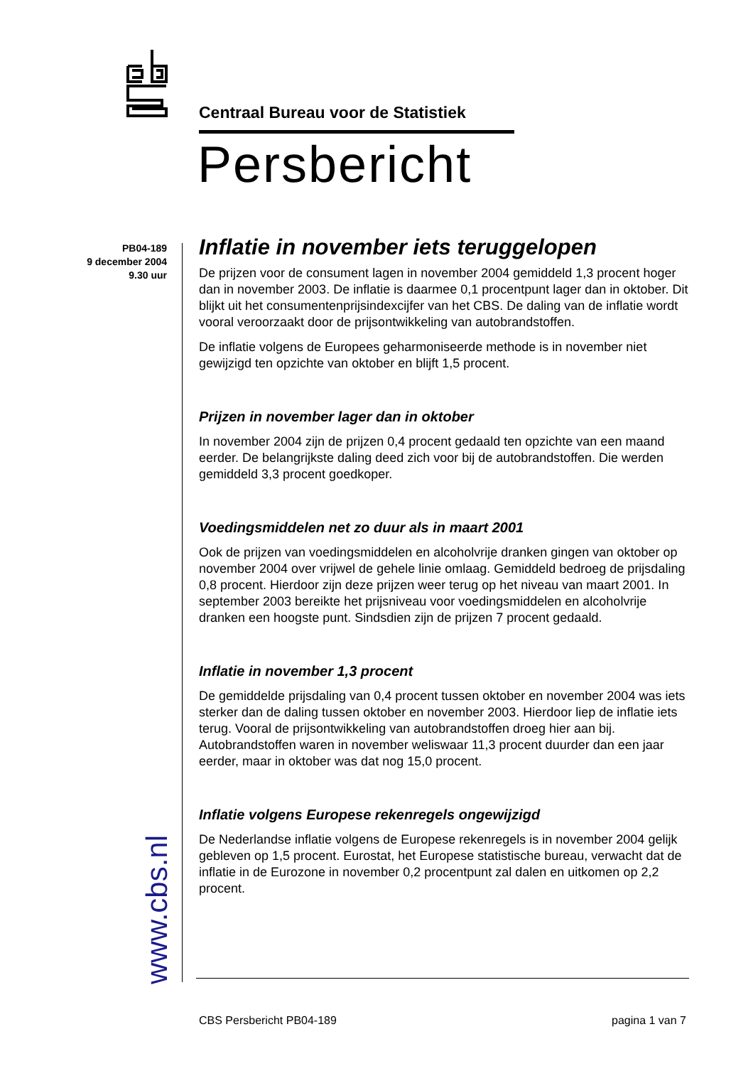Centraal Bureau voor de Statistiek
Persbericht
PB04-189
9 december 2004
9.30 uur
www.cbs.nl
Inflatie in november iets teruggelopen
De prijzen voor de consument lagen in november 2004 gemiddeld 1,3 procent hoger dan in november 2003. De inflatie is daarmee 0,1 procentpunt lager dan in oktober. Dit blijkt uit het consumentenprijsindexcijfer van het CBS. De daling van de inflatie wordt vooral veroorzaakt door de prijsontwikkeling van autobrandstoffen.
De inflatie volgens de Europees geharmoniseerde methode is in november niet gewijzigd ten opzichte van oktober en blijft 1,5 procent.
Prijzen in november lager dan in oktober
In november 2004 zijn de prijzen 0,4 procent gedaald ten opzichte van een maand eerder. De belangrijkste daling deed zich voor bij de autobrandstoffen. Die werden gemiddeld 3,3 procent goedkoper.
Voedingsmiddelen net zo duur als in maart 2001
Ook de prijzen van voedingsmiddelen en alcoholvrije dranken gingen van oktober op november 2004 over vrijwel de gehele linie omlaag. Gemiddeld bedroeg de prijsdaling 0,8 procent. Hierdoor zijn deze prijzen weer terug op het niveau van maart 2001. In september 2003 bereikte het prijsniveau voor voedingsmiddelen en alcoholvrije dranken een hoogste punt. Sindsdien zijn de prijzen 7 procent gedaald.
Inflatie in november 1,3 procent
De gemiddelde prijsdaling van 0,4 procent tussen oktober en november 2004 was iets sterker dan de daling tussen oktober en november 2003. Hierdoor liep de inflatie iets terug. Vooral de prijsontwikkeling van autobrandstoffen droeg hier aan bij. Autobrandstoffen waren in november weliswaar 11,3 procent duurder dan een jaar eerder, maar in oktober was dat nog 15,0 procent.
Inflatie volgens Europese rekenregels ongewijzigd
De Nederlandse inflatie volgens de Europese rekenregels is in november 2004 gelijk gebleven op 1,5 procent. Eurostat, het Europese statistische bureau, verwacht dat de inflatie in de Eurozone in november 0,2 procentpunt zal dalen en uitkomen op 2,2 procent.
CBS Persbericht PB04-189 pagina 1 van 7